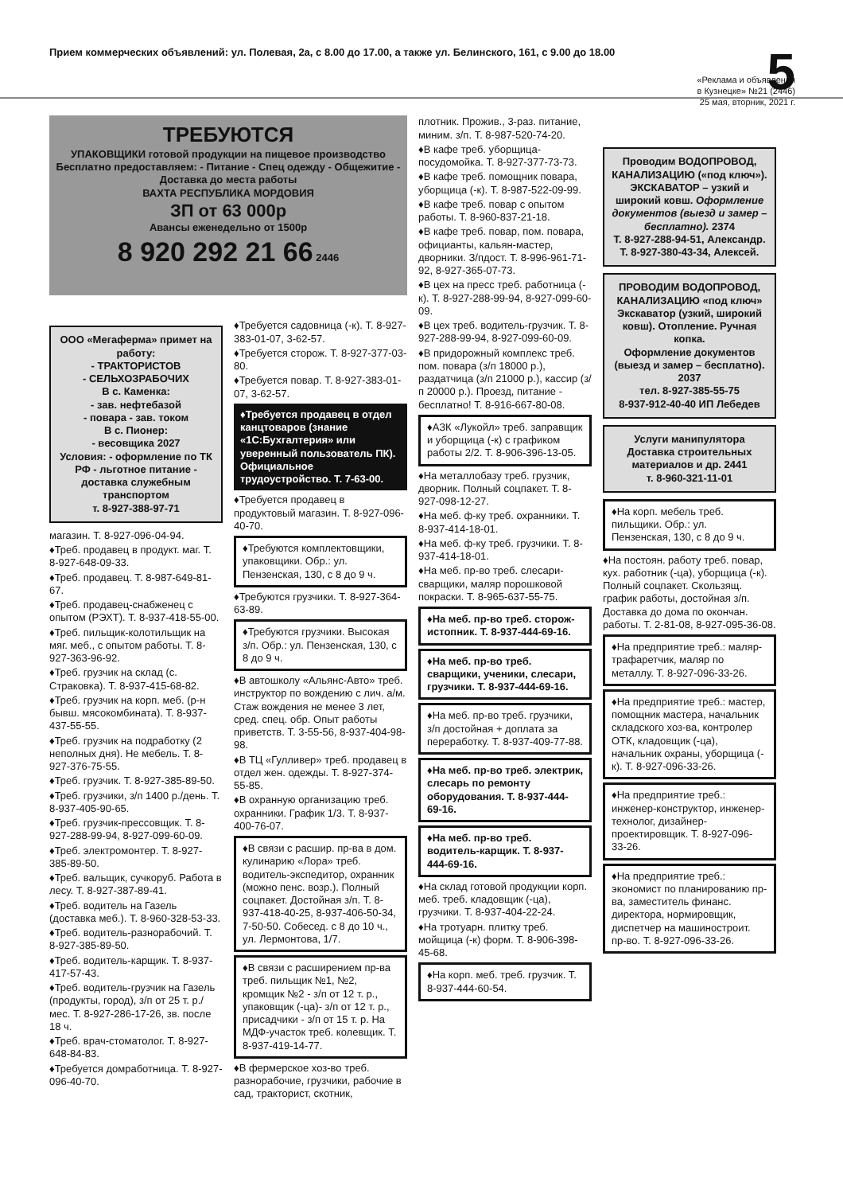Прием коммерческих объявлений: ул. Полевая, 2а, с 8.00 до 17.00, а также ул. Белинского, 161, с 9.00 до 18.00 5
«Реклама и объявления
в Кузнецке» №21 (2446)
25 мая, вторник, 2021 г.
ТРЕБУЮТСЯ
УПАКОВЩИКИ готовой продукции на пищевое производство
Бесплатно предоставляем: - Питание - Спец одежду - Общежитие - Доставка до места работы
ВАХТА РЕСПУБЛИКА МОРДОВИЯ
ЗП от 63 000р
Авансы еженедельно от 1500р
8 920 292 21 66 2446
ООО «Мегаферма» примет на работу:
- ТРАКТОРИСТОВ
- СЕЛЬХОЗРАБОЧИХ
В с. Каменка:
- зав. нефтебазой
- повара - зав. током
В с. Пионер:
- весовщика 2027
Условия: - оформление по ТК РФ - льготное питание - доставка служебным транспортом
т. 8-927-388-97-71
магазин. Т. 8-927-096-04-94.
♦Треб. продавец в продукт. маг. Т. 8-927-648-09-33.
♦Треб. продавец. Т. 8-987-649-81-67.
♦Треб. продавец-снабженец с опытом (РЭХТ). Т. 8-937-418-55-00.
♦Треб. пильщик-колотильщик на мяг. меб., с опытом работы. Т. 8-927-363-96-92.
♦Треб. грузчик на склад (с. Страковка). Т. 8-937-415-68-82.
♦Треб. грузчик на корп. меб. (р-н бывш. мясокомбината). Т. 8-937-437-55-55.
♦Треб. грузчик на подработку (2 неполных дня). Не мебель. Т. 8-927-376-75-55.
♦Треб. грузчик. Т. 8-927-385-89-50.
♦Треб. грузчики, з/п 1400 р./день. Т. 8-937-405-90-65.
♦Треб. грузчик-прессовщик. Т. 8-927-288-99-94, 8-927-099-60-09.
♦Треб. электромонтер. Т. 8-927-385-89-50.
♦Треб. вальщик, сучкоруб. Работа в лесу. Т. 8-927-387-89-41.
♦Треб. водитель на Газель (доставка меб.). Т. 8-960-328-53-33.
♦Треб. водитель-разнорабочий. Т. 8-927-385-89-50.
♦Треб. водитель-карщик. Т. 8-937-417-57-43.
♦Треб. водитель-грузчик на Газель (продукты, город), з/п от 25 т. р./мес. Т. 8-927-286-17-26, зв. после 18 ч.
♦Треб. врач-стоматолог. Т. 8-927-648-84-83.
♦Требуется домработница. Т. 8-927-096-40-70.
♦Требуется садовница (-к). Т. 8-927-383-01-07, 3-62-57.
♦Требуется сторож. Т. 8-927-377-03-80.
♦Требуется повар. Т. 8-927-383-01-07, 3-62-57.
♦Требуется продавец в отдел канцтоваров (знание «1С:Бухгалтерия» или уверенный пользователь ПК). Официальное трудоустройство. Т. 7-63-00.
♦Требуется продавец в продуктовый магазин. Т. 8-927-096-40-70.
♦Требуются комплектовщики, упаковщики. Обр.: ул. Пензенская, 130, с 8 до 9 ч.
♦Требуются грузчики. Т. 8-927-364-63-89.
♦Требуются грузчики. Высокая з/п. Обр.: ул. Пензенская, 130, с 8 до 9 ч.
♦В автошколу «Альянс-Авто» треб. инструктор по вождению с лич. а/м. Стаж вождения не менее 3 лет, сред. спец. обр. Опыт работы приветств. Т. 3-55-56, 8-937-404-98-98.
♦В ТЦ «Гулливер» треб. продавец в отдел жен. одежды. Т. 8-927-374-55-85.
♦В охранную организацию треб. охранники. График 1/3. Т. 8-937-400-76-07.
♦В связи с расшир. пр-ва в дом. кулинарию «Лора» треб. водитель-экспедитор, охранник (можно пенс. возр.). Полный соцпакет. Достойная з/п. Т. 8-937-418-40-25, 8-937-406-50-34, 7-50-50. Собесед. с 8 до 10 ч., ул. Лермонтова, 1/7.
♦В связи с расширением пр-ва треб. пильщик №1, №2, кромщик №2 - з/п от 12 т. р., упаковщик (-ца)- з/п от 12 т. р., присадчики - з/п от 15 т. р. На МДФ-участок треб. колевщик. Т. 8-937-419-14-77.
♦В фермерское хоз-во треб. разнорабочие, грузчики, рабочие в сад, тракторист, скотник,
плотник. Прожив., 3-раз. питание, миним. з/п. Т. 8-987-520-74-20.
♦В кафе треб. уборщица-посудомойка. Т. 8-927-377-73-73.
♦В кафе треб. помощник повара, уборщица (-к). Т. 8-987-522-09-99.
♦В кафе треб. повар с опытом работы. Т. 8-960-837-21-18.
♦В кафе треб. повар, пом. повара, официанты, кальян-мастер, дворники. З/пдост. Т. 8-996-961-71-92, 8-927-365-07-73.
♦В цех на пресс треб. работница (-к). Т. 8-927-288-99-94, 8-927-099-60-09.
♦В цех треб. водитель-грузчик. Т. 8-927-288-99-94, 8-927-099-60-09.
♦В придорожный комплекс треб. пом. повара (з/п 18000 р.), раздатчица (з/п 21000 р.), кассир (з/п 20000 р.). Проезд, питание - бесплатно! Т. 8-916-667-80-08.
♦АЗК «Лукойл» треб. заправщик и уборщица (-к) с графиком работы 2/2. Т. 8-906-396-13-05.
♦На металлобазу треб. грузчик, дворник. Полный соцпакет. Т. 8-927-098-12-27.
♦На меб. ф-ку треб. охранники. Т. 8-937-414-18-01.
♦На меб. ф-ку треб. грузчики. Т. 8-937-414-18-01.
♦На меб. пр-во треб. слесари-сварщики, маляр порошковой покраски. Т. 8-965-637-55-75.
♦На меб. пр-во треб. сторож-истопник. Т. 8-937-444-69-16.
♦На меб. пр-во треб. сварщики, ученики, слесари, грузчики. Т. 8-937-444-69-16.
♦На меб. пр-во треб. грузчики, з/п достойная + доплата за переработку. Т. 8-937-409-77-88.
♦На меб. пр-во треб. электрик, слесарь по ремонту оборудования. Т. 8-937-444-69-16.
♦На меб. пр-во треб. водитель-карщик. Т. 8-937-444-69-16.
♦На склад готовой продукции корп. меб. треб. кладовщик (-ца), грузчики. Т. 8-937-404-22-24.
♦На тротуарн. плитку треб. мойщица (-к) форм. Т. 8-906-398-45-68.
♦На корп. меб. треб. грузчик. Т. 8-937-444-60-54.
Проводим ВОДОПРОВОД, КАНАЛИЗАЦИЮ («под ключ»). ЭКСКАВАТОР – узкий и широкий ковш. Оформление документов (выезд и замер – бесплатно). 2374
Т. 8-927-288-94-51, Александр.
Т. 8-927-380-43-34, Алексей.
ПРОВОДИМ ВОДОПРОВОД, КАНАЛИЗАЦИЮ «под ключ»
Экскаватор (узкий, широкий ковш). Отопление. Ручная копка.
Оформление документов (выезд и замер – бесплатно). 2037
тел. 8-927-385-55-75
8-937-912-40-40 ИП Лебедев
Услуги манипулятора
Доставка строительных материалов и др. 2441
т. 8-960-321-11-01
♦На корп. мебель треб. пильщики. Обр.: ул. Пензенская, 130, с 8 до 9 ч.
♦На постоян. работу треб. повар, кух. работник (-ца), уборщица (-к). Полный соцпакет. Скользящ. график работы, достойная з/п. Доставка до дома по окончан. работы. Т. 2-81-08, 8-927-095-36-08.
♦На предприятие треб.: маляр-трафаретчик, маляр по металлу. Т. 8-927-096-33-26.
♦На предприятие треб.: мастер, помощник мастера, начальник складского хоз-ва, контролер ОТК, кладовщик (-ца), начальник охраны, уборщица (-к). Т. 8-927-096-33-26.
♦На предприятие треб.: инженер-конструктор, инженер-технолог, дизайнер-проектировщик. Т. 8-927-096-33-26.
♦На предприятие треб.: экономист по планированию пр-ва, заместитель финанс. директора, нормировщик, диспетчер на машиностроит. пр-во. Т. 8-927-096-33-26.